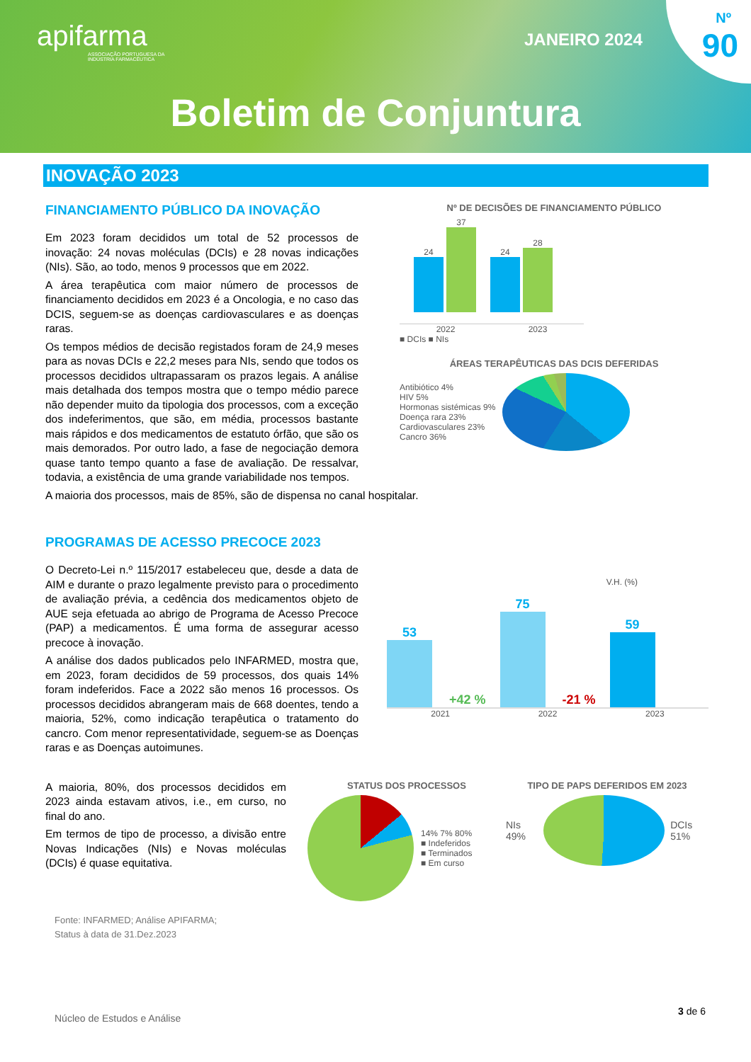apifarma
ASSOCIAÇÃO PORTUGUESA DA
INDÚSTRIA FARMACÊUTICA
JANEIRO 2024
Nº
90
Boletim de Conjuntura
INOVAÇÃO 2023
FINANCIAMENTO PÚBLICO DA INOVAÇÃO
Em 2023 foram decididos um total de 52 processos de inovação: 24 novas moléculas (DCIs) e 28 novas indicações (NIs). São, ao todo, menos 9 processos que em 2022.
A área terapêutica com maior número de processos de financiamento decididos em 2023 é a Oncologia, e no caso das DCIS, seguem-se as doenças cardiovasculares e as doenças raras.
Os tempos médios de decisão registados foram de 24,9 meses para as novas DCIs e 22,2 meses para NIs, sendo que todos os processos decididos ultrapassaram os prazos legais. A análise mais detalhada dos tempos mostra que o tempo médio parece não depender muito da tipologia dos processos, com a exceção dos indeferimentos, que são, em média, processos bastante mais rápidos e dos medicamentos de estatuto órfão, que são os mais demorados. Por outro lado, a fase de negociação demora quase tanto tempo quanto a fase de avaliação. De ressalvar, todavia, a existência de uma grande variabilidade nos tempos.
A maioria dos processos, mais de 85%, são de dispensa no canal hospitalar.
Nº DE DECISÕES DE FINANCIAMENTO PÚBLICO
24 37 24 28
2022 2023
■ DCIs ■ NIs
ÁREAS TERAPÊUTICAS DAS DCIS DEFERIDAS
Antibiótico 4%
HIV 5%
Hormonas sistémicas 9%
Doença rara 23%
Cardiovasculares 23%
Cancro 36%
PROGRAMAS DE ACESSO PRECOCE 2023
O Decreto-Lei n.º 115/2017 estabeleceu que, desde a data de AIM e durante o prazo legalmente previsto para o procedimento de avaliação prévia, a cedência dos medicamentos objeto de AUE seja efetuada ao abrigo de Programa de Acesso Precoce (PAP) a medicamentos. É uma forma de assegurar acesso precoce à inovação.
A análise dos dados publicados pelo INFARMED, mostra que, em 2023, foram decididos de 59 processos, dos quais 14% foram indeferidos. Face a 2022 são menos 16 processos. Os processos decididos abrangeram mais de 668 doentes, tendo a maioria, 52%, como indicação terapêutica o tratamento do cancro. Com menor representatividade, seguem-se as Doenças raras e as Doenças autoimunes.
V.H. (%)
53
+42 %
75
-21 %
59
2021 2022 2023
A maioria, 80%, dos processos decididos em 2023 ainda estavam ativos, i.e., em curso, no final do ano.
Em termos de tipo de processo, a divisão entre Novas Indicações (NIs) e Novas moléculas (DCIs) é quase equitativa.
Fonte: INFARMED; Análise APIFARMA;
Status à data de 31.Dez.2023
STATUS DOS PROCESSOS
14% 7% 80%
■ Indeferidos
■ Terminados
■ Em curso
TIPO DE PAPS DEFERIDOS EM 2023
NIs 49%
DCIs 51%
Núcleo de Estudos e Análise 3 de 6